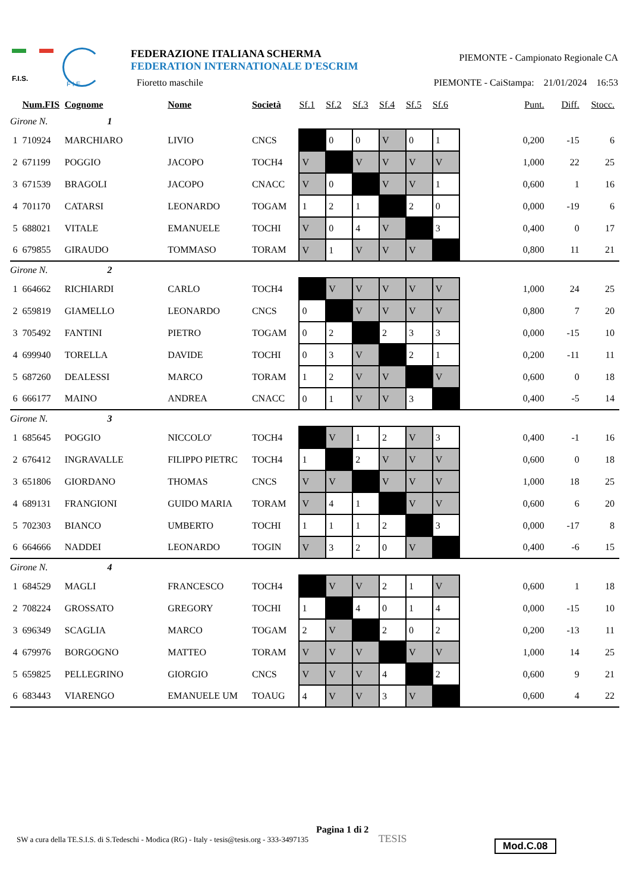F.I.S.
F I E
FEDERAZIONE ITALIANA SCHERMA
FEDERATION INTERNATIONALE D'ESCRIM
Fioretto maschile
PIEMONTE - Campionato Regionale CA
PIEMONTE - CaiStampa: 21/01/2024 16:53
| | Num.FIS | Cognome | Nome | Società | Sf.1 | Sf.2 | Sf.3 | Sf.4 | Sf.5 | Sf.6 | Punt. | Diff. | Stocc. |
| --- | --- | --- | --- | --- | --- | --- | --- | --- | --- | --- | --- | --- | --- |
| Girone N. 1 | | | | | | | | | | | | | |
| 1 | 710924 | MARCHIARO | LIVIO | CNCS | | 0 | 0 | V | 0 | 1 | 0,200 | -15 | 6 |
| 2 | 671199 | POGGIO | JACOPO | TOCH4 | V | | V | V | V | V | 1,000 | 22 | 25 |
| 3 | 671539 | BRAGOLI | JACOPO | CNACC | V | 0 | | V | V | 1 | 0,600 | 1 | 16 |
| 4 | 701170 | CATARSI | LEONARDO | TOGAM | 1 | 2 | 1 | | 2 | 0 | 0,000 | -19 | 6 |
| 5 | 688021 | VITALE | EMANUELE | TOCHI | V | 0 | 4 | V | | 3 | 0,400 | 0 | 17 |
| 6 | 679855 | GIRAUDO | TOMMASO | TORAM | V | 1 | V | V | V | | 0,800 | 11 | 21 |
| Girone N. 2 | | | | | | | | | | | | | |
| 1 | 664662 | RICHIARDI | CARLO | TOCH4 | | V | V | V | V | V | 1,000 | 24 | 25 |
| 2 | 659819 | GIAMELLO | LEONARDO | CNCS | 0 | | V | V | V | V | 0,800 | 7 | 20 |
| 3 | 705492 | FANTINI | PIETRO | TOGAM | 0 | 2 | | 2 | 3 | 3 | 0,000 | -15 | 10 |
| 4 | 699940 | TORELLA | DAVIDE | TOCHI | 0 | 3 | V | | 2 | 1 | 0,200 | -11 | 11 |
| 5 | 687260 | DEALESSI | MARCO | TORAM | 1 | 2 | V | V | | V | 0,600 | 0 | 18 |
| 6 | 666177 | MAINO | ANDREA | CNACC | 0 | 1 | V | V | 3 | | 0,400 | -5 | 14 |
| Girone N. 3 | | | | | | | | | | | | | |
| 1 | 685645 | POGGIO | NICCOLO' | TOCH4 | | V | 1 | 2 | V | 3 | 0,400 | -1 | 16 |
| 2 | 676412 | INGRAVALLE | FILIPPO PIETRC | TOCH4 | 1 | | 2 | V | V | V | 0,600 | 0 | 18 |
| 3 | 651806 | GIORDANO | THOMAS | CNCS | V | V | | V | V | V | 1,000 | 18 | 25 |
| 4 | 689131 | FRANGIONI | GUIDO MARIA | TORAM | V | 4 | 1 | | V | V | 0,600 | 6 | 20 |
| 5 | 702303 | BIANCO | UMBERTO | TOCHI | 1 | 1 | 1 | 2 | | 3 | 0,000 | -17 | 8 |
| 6 | 664666 | NADDEI | LEONARDO | TOGIN | V | 3 | 2 | 0 | V | | 0,400 | -6 | 15 |
| Girone N. 4 | | | | | | | | | | | | | |
| 1 | 684529 | MAGLI | FRANCESCO | TOCH4 | | V | V | 2 | 1 | V | 0,600 | 1 | 18 |
| 2 | 708224 | GROSSATO | GREGORY | TOCHI | 1 | | 4 | 0 | 1 | 4 | 0,000 | -15 | 10 |
| 3 | 696349 | SCAGLIA | MARCO | TOGAM | 2 | V | | 2 | 0 | 2 | 0,200 | -13 | 11 |
| 4 | 679976 | BORGOGNO | MATTEO | TORAM | V | V | V | | V | V | 1,000 | 14 | 25 |
| 5 | 659825 | PELLEGRINO | GIORGIO | CNCS | V | V | V | 4 | | 2 | 0,600 | 9 | 21 |
| 6 | 683443 | VIARENGO | EMANUELE UM | TOAUG | 4 | V | V | 3 | V | | 0,600 | 4 | 22 |
SW a cura della TE.S.I.S. di S.Tedeschi - Modica (RG) - Italy - tesis@tesis.org - 333-3497135 Pagina 1 di 2 TESIS
Mod.C.08